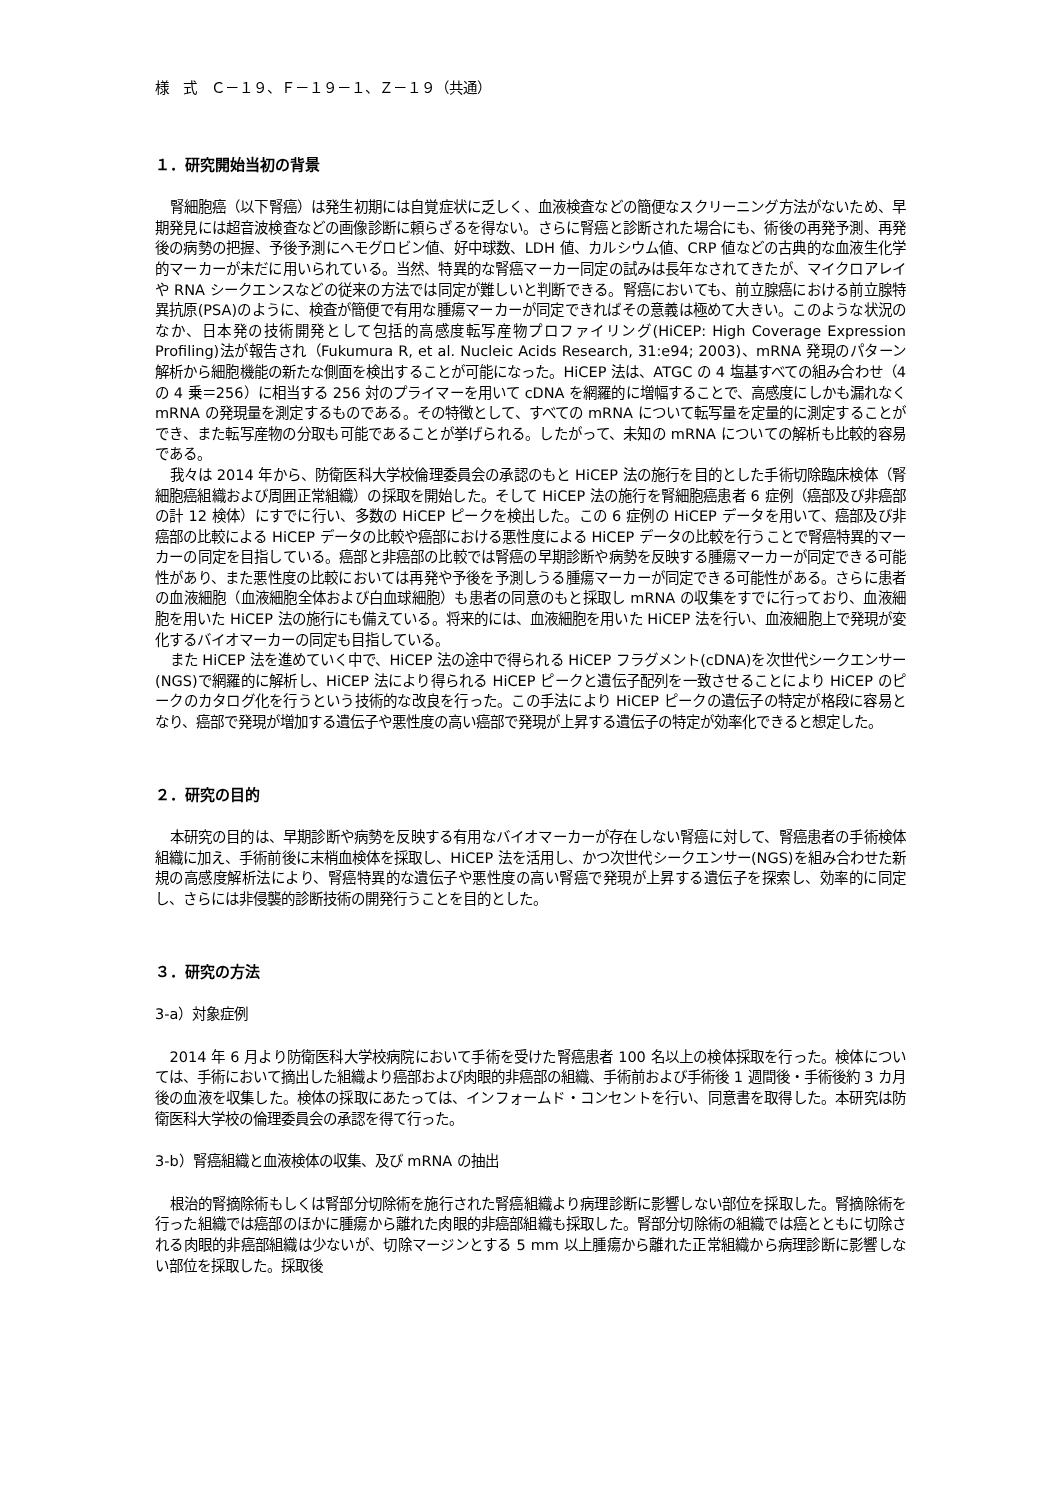様　式　Ｃ－１９、Ｆ－１９－１、Ｚ－１９（共通）
１．研究開始当初の背景
腎細胞癌（以下腎癌）は発生初期には自覚症状に乏しく、血液検査などの簡便なスクリーニング方法がないため、早期発見には超音波検査などの画像診断に頼らざるを得ない。さらに腎癌と診断された場合にも、術後の再発予測、再発後の病勢の把握、予後予測にヘモグロビン値、好中球数、LDH 値、カルシウム値、CRP 値などの古典的な血液生化学的マーカーが未だに用いられている。当然、特異的な腎癌マーカー同定の試みは長年なされてきたが、マイクロアレイや RNA シークエンスなどの従来の方法では同定が難しいと判断できる。腎癌においても、前立腺癌における前立腺特異抗原(PSA)のように、検査が簡便で有用な腫瘍マーカーが同定できればその意義は極めて大きい。このような状況のなか、日本発の技術開発として包括的高感度転写産物プロファイリング(HiCEP: High Coverage Expression Profiling)法が報告され（Fukumura R, et al. Nucleic Acids Research, 31:e94; 2003)、mRNA 発現のパターン解析から細胞機能の新たな側面を検出することが可能になった。HiCEP 法は、ATGC の 4 塩基すべての組み合わせ（4 の 4 乗＝256）に相当する 256 対のプライマーを用いて cDNA を網羅的に増幅することで、高感度にしかも漏れなく mRNA の発現量を測定するものである。その特徴として、すべての mRNA について転写量を定量的に測定することができ、また転写産物の分取も可能であることが挙げられる。したがって、未知の mRNA についての解析も比較的容易である。
我々は 2014 年から、防衛医科大学校倫理委員会の承認のもと HiCEP 法の施行を目的とした手術切除臨床検体（腎細胞癌組織および周囲正常組織）の採取を開始した。そして HiCEP 法の施行を腎細胞癌患者 6 症例（癌部及び非癌部の計 12 検体）にすでに行い、多数の HiCEP ピークを検出した。この 6 症例の HiCEP データを用いて、癌部及び非癌部の比較による HiCEP データの比較や癌部における悪性度による HiCEP データの比較を行うことで腎癌特異的マーカーの同定を目指している。癌部と非癌部の比較では腎癌の早期診断や病勢を反映する腫瘍マーカーが同定できる可能性があり、また悪性度の比較においては再発や予後を予測しうる腫瘍マーカーが同定できる可能性がある。さらに患者の血液細胞（血液細胞全体および白血球細胞）も患者の同意のもと採取し mRNA の収集をすでに行っており、血液細胞を用いた HiCEP 法の施行にも備えている。将来的には、血液細胞を用いた HiCEP 法を行い、血液細胞上で発現が変化するバイオマーカーの同定も目指している。
また HiCEP 法を進めていく中で、HiCEP 法の途中で得られる HiCEP フラグメント(cDNA)を次世代シークエンサー(NGS)で網羅的に解析し、HiCEP 法により得られる HiCEP ピークと遺伝子配列を一致させることにより HiCEP のピークのカタログ化を行うという技術的な改良を行った。この手法により HiCEP ピークの遺伝子の特定が格段に容易となり、癌部で発現が増加する遺伝子や悪性度の高い癌部で発現が上昇する遺伝子の特定が効率化できると想定した。
２．研究の目的
本研究の目的は、早期診断や病勢を反映する有用なバイオマーカーが存在しない腎癌に対して、腎癌患者の手術検体組織に加え、手術前後に末梢血検体を採取し、HiCEP 法を活用し、かつ次世代シークエンサー(NGS)を組み合わせた新規の高感度解析法により、腎癌特異的な遺伝子や悪性度の高い腎癌で発現が上昇する遺伝子を探索し、効率的に同定し、さらには非侵襲的診断技術の開発行うことを目的とした。
３．研究の方法
3-a）対象症例
2014 年 6 月より防衛医科大学校病院において手術を受けた腎癌患者 100 名以上の検体採取を行った。検体については、手術において摘出した組織より癌部および肉眼的非癌部の組織、手術前および手術後 1 週間後・手術後約 3 カ月後の血液を収集した。検体の採取にあたっては、インフォームド・コンセントを行い、同意書を取得した。本研究は防衛医科大学校の倫理委員会の承認を得て行った。
3-b）腎癌組織と血液検体の収集、及び mRNA の抽出
根治的腎摘除術もしくは腎部分切除術を施行された腎癌組織より病理診断に影響しない部位を採取した。腎摘除術を行った組織では癌部のほかに腫瘍から離れた肉眼的非癌部組織も採取した。腎部分切除術の組織では癌とともに切除される肉眼的非癌部組織は少ないが、切除マージンとする 5 mm 以上腫瘍から離れた正常組織から病理診断に影響しない部位を採取した。採取後